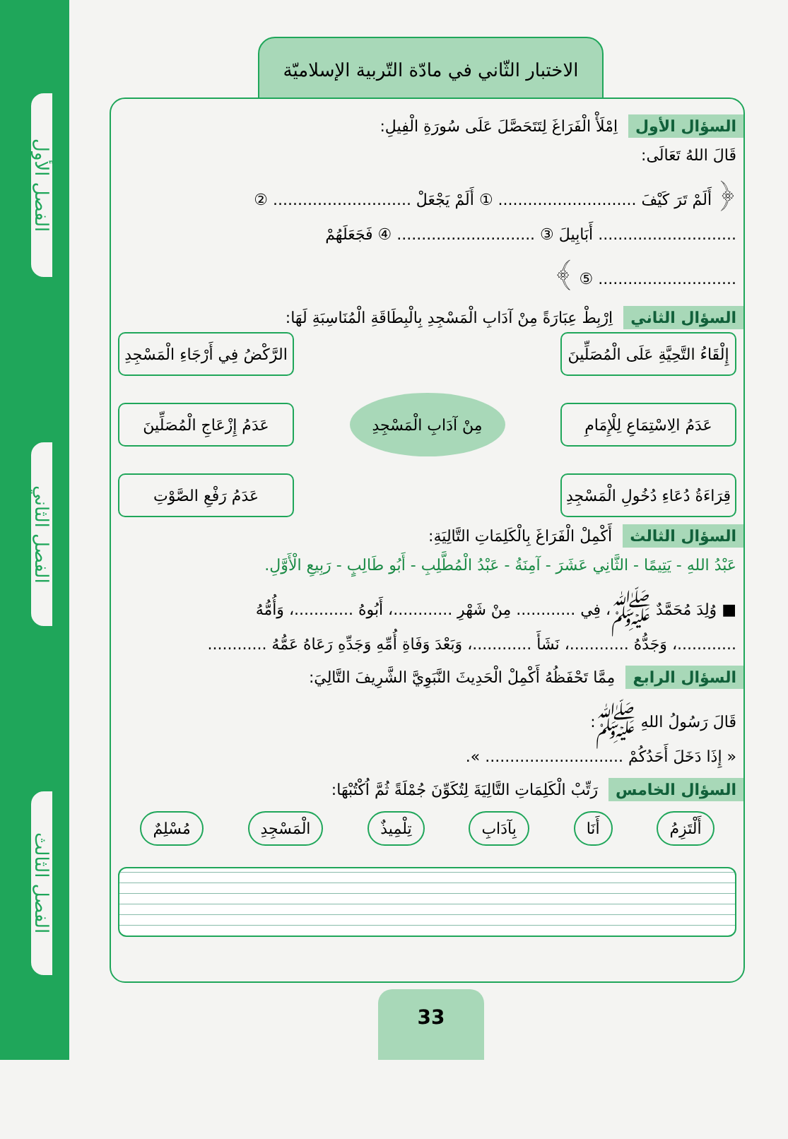الفصل الأول
الفصل الثاني
الفصل الثالث
الاختبار الثّاني في مادّة التّربية الإسلاميّة
السؤال الأول اِمْلَأْ الْفَرَاغَ لِتَتَحَصَّلَ عَلَى سُورَةِ الْفِيلِ:
قَالَ اللهُ تَعَالَى:
﴿ أَلَمْ تَرَ كَيْفَ ............................ ① أَلَمْ يَجْعَلْ ............................ ②
............................ أَبَابِيلَ ③ ............................ ④ فَجَعَلَهُمْ
............................ ⑤ ﴾
السؤال الثاني اِرْبِطْ عِبَارَةً مِنْ آدَابِ الْمَسْجِدِ بِالْبِطَاقَةِ الْمُنَاسِبَةِ لَهَا:
إِلْقَاءُ التَّحِيَّةِ عَلَى الْمُصَلِّينَ
عَدَمُ الِاسْتِمَاعِ لِلْإِمَامِ
قِرَاءَةُ دُعَاءِ دُخُولِ الْمَسْجِدِ
مِنْ آدَابِ الْمَسْجِدِ
الرَّكْضُ فِي أَرْجَاءِ الْمَسْجِدِ
عَدَمُ إِزْعَاجِ الْمُصَلِّينَ
عَدَمُ رَفْعِ الصَّوْتِ
السؤال الثالث أَكْمِلْ الْفَرَاغَ بِالْكَلِمَاتِ التَّالِيَةِ:
عَبْدُ اللهِ - يَتِيمًا - الثَّانِي عَشَرَ - آمِنَةُ - عَبْدُ الْمُطَّلِبِ - أَبُو طَالِبٍ - رَبِيعِ الْأَوَّلِ.
■ وُلِدَ مُحَمَّدٌ ﷺ، فِي ............ مِنْ شَهْرِ ............، أَبُوهُ ............، وَأُمُّهُ
............، وَجَدُّهُ ............، نَشَأَ ............، وَبَعْدَ وَفَاةِ أُمِّهِ وَجَدِّهِ رَعَاهُ عَمُّهُ ............
السؤال الرابع مِمَّا تَحْفَظُهُ أَكْمِلْ الْحَدِيثَ النَّبَوِيَّ الشَّرِيفَ التَّالِيَ:
قَالَ رَسُولُ اللهِ ﷺ:
« إِذَا دَخَلَ أَحَدُكُمْ ............................ ».
السؤال الخامس رَتِّبْ الْكَلِمَاتِ التَّالِيَةَ لِتُكَوِّنَ جُمْلَةً ثُمَّ اُكْتُبْهَا:
أَلْتَزِمُ أَنَا بِآدَابِ تِلْمِيذٌ الْمَسْجِدِ مُسْلِمٌ
33